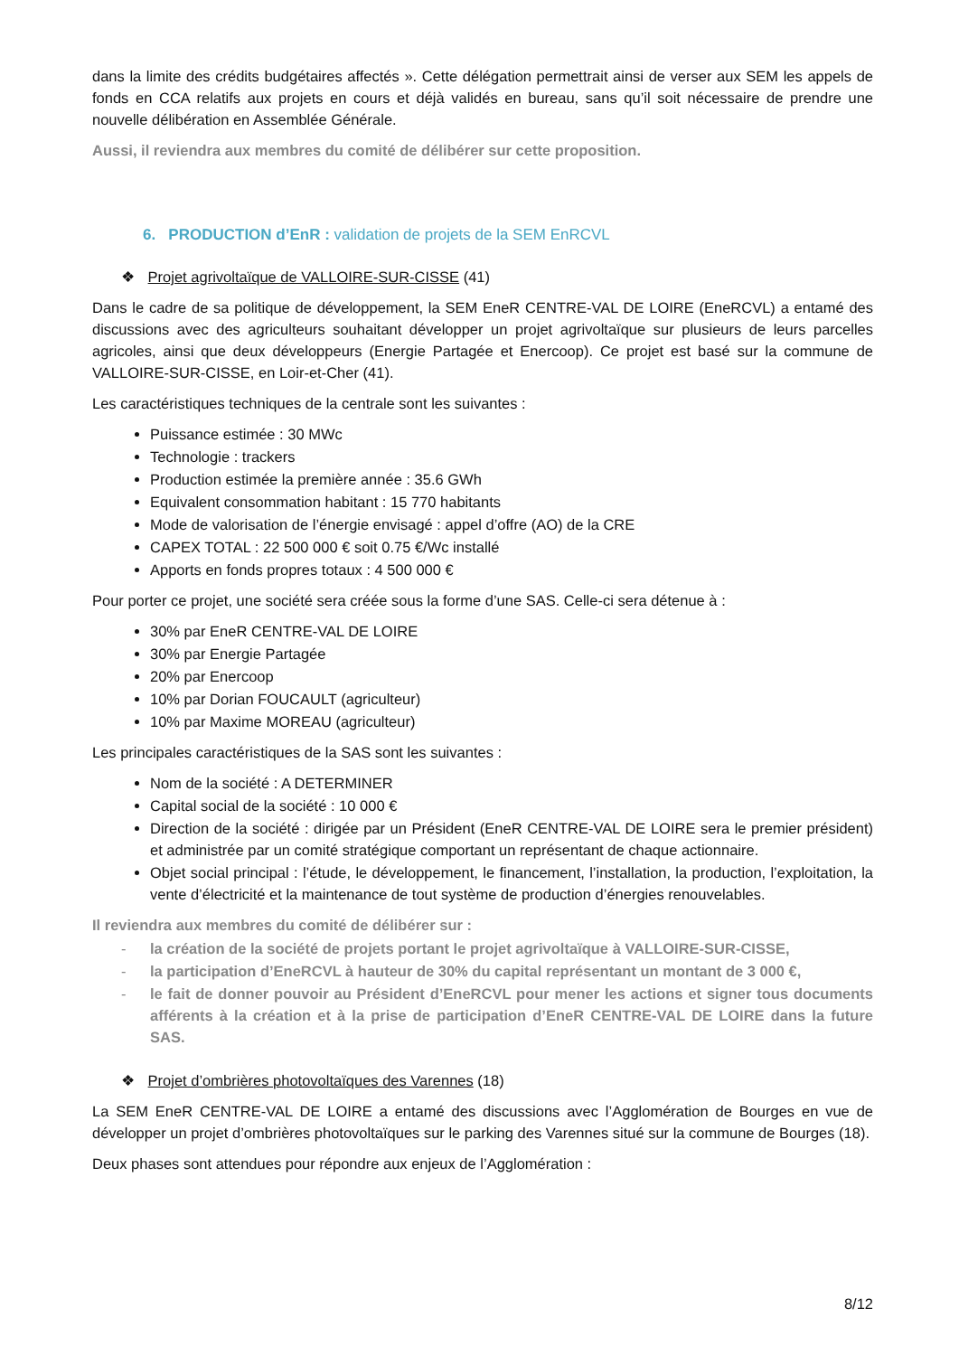dans la limite des crédits budgétaires affectés ». Cette délégation permettrait ainsi de verser aux SEM les appels de fonds en CCA relatifs aux projets en cours et déjà validés en bureau, sans qu’il soit nécessaire de prendre une nouvelle délibération en Assemblée Générale.
Aussi, il reviendra aux membres du comité de délibérer sur cette proposition.
6. PRODUCTION d’EnR : validation de projets de la SEM EnRCVL
❖ Projet agrivoltaïque de VALLOIRE-SUR-CISSE (41)
Dans le cadre de sa politique de développement, la SEM EneR CENTRE-VAL DE LOIRE (EneRCVL) a entamé des discussions avec des agriculteurs souhaitant développer un projet agrivoltaïque sur plusieurs de leurs parcelles agricoles, ainsi que deux développeurs (Energie Partagée et Enercoop). Ce projet est basé sur la commune de VALLOIRE-SUR-CISSE, en Loir-et-Cher (41).
Les caractéristiques techniques de la centrale sont les suivantes :
Puissance estimée : 30 MWc
Technologie : trackers
Production estimée la première année : 35.6 GWh
Equivalent consommation habitant : 15 770 habitants
Mode de valorisation de l’énergie envisagé : appel d’offre (AO) de la CRE
CAPEX TOTAL : 22 500 000 € soit 0.75 €/Wc installé
Apports en fonds propres totaux : 4 500 000 €
Pour porter ce projet, une société sera créée sous la forme d’une SAS. Celle-ci sera détenue à :
30% par EneR CENTRE-VAL DE LOIRE
30% par Energie Partagée
20% par Enercoop
10% par Dorian FOUCAULT (agriculteur)
10% par Maxime MOREAU (agriculteur)
Les principales caractéristiques de la SAS sont les suivantes :
Nom de la société : A DETERMINER
Capital social de la société : 10 000 €
Direction de la société : dirigée par un Président (EneR CENTRE-VAL DE LOIRE sera le premier président) et administrée par un comité stratégique comportant un représentant de chaque actionnaire.
Objet social principal : l’étude, le développement, le financement, l’installation, la production, l’exploitation, la vente d’électricité et la maintenance de tout système de production d’énergies renouvelables.
Il reviendra aux membres du comité de délibérer sur :
- la création de la société de projets portant le projet agrivoltaïque à VALLOIRE-SUR-CISSE,
- la participation d’EneRCVL à hauteur de 30% du capital représentant un montant de 3 000 €,
- le fait de donner pouvoir au Président d’EneRCVL pour mener les actions et signer tous documents afférents à la création et à la prise de participation d’EneR CENTRE-VAL DE LOIRE dans la future SAS.
❖ Projet d’ombrières photovoltaïques des Varennes (18)
La SEM EneR CENTRE-VAL DE LOIRE a entamé des discussions avec l’Agglomération de Bourges en vue de développer un projet d’ombrières photovoltaïques sur le parking des Varennes situé sur la commune de Bourges (18).
Deux phases sont attendues pour répondre aux enjeux de l’Agglomération :
8/12